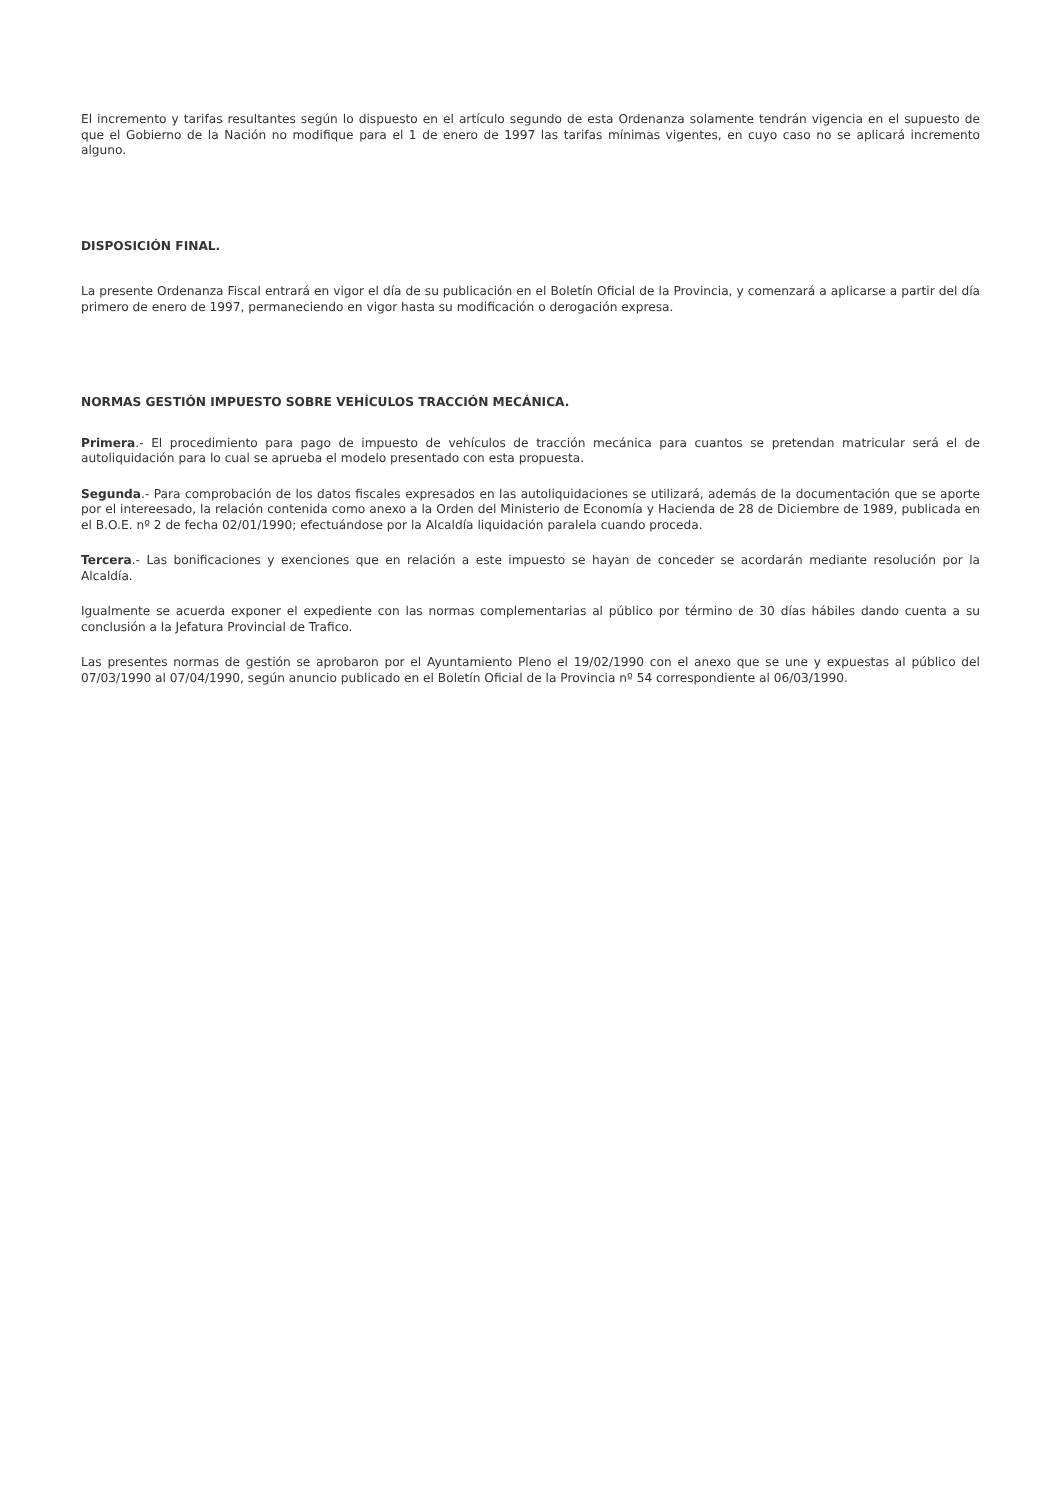El incremento y tarifas resultantes según lo dispuesto en el artículo segundo de esta Ordenanza solamente tendrán vigencia en el supuesto de que el Gobierno de la Nación no modifique para el 1 de enero de 1997 las tarifas mínimas vigentes, en cuyo caso no se aplicará incremento alguno.
DISPOSICIÓN FINAL.
La presente Ordenanza Fiscal entrará en vigor el día de su publicación en el Boletín Oficial de la Provincia, y comenzará a aplicarse a partir del día primero de enero de 1997, permaneciendo en vigor hasta su modificación o derogación expresa.
NORMAS GESTIÓN IMPUESTO SOBRE VEHÍCULOS TRACCIÓN MECÁNICA.
Primera.- El procedimiento para pago de impuesto de vehículos de tracción mecánica para cuantos se pretendan matricular será el de autoliquidación para lo cual se aprueba el modelo presentado con esta propuesta.
Segunda.- Para comprobación de los datos fiscales expresados en las autoliquidaciones se utilizará, además de la documentación que se aporte por el intereesado, la relación contenida como anexo a la Orden del Ministerio de Economía y Hacienda de 28 de Diciembre de 1989, publicada en el B.O.E. nº 2 de fecha 02/01/1990; efectuándose por la Alcaldía liquidación paralela cuando proceda.
Tercera.- Las bonificaciones y exenciones que en relación a este impuesto se hayan de conceder se acordarán mediante resolución por la Alcaldía.
Igualmente se acuerda exponer el expediente con las normas complementarias al público por término de 30 días hábiles dando cuenta a su conclusión a la Jefatura Provincial de Trafico.
Las presentes normas de gestión se aprobaron por el Ayuntamiento Pleno el 19/02/1990 con el anexo que se une y expuestas al público del 07/03/1990 al 07/04/1990, según anuncio publicado en el Boletín Oficial de la Provincia nº 54 correspondiente al 06/03/1990.